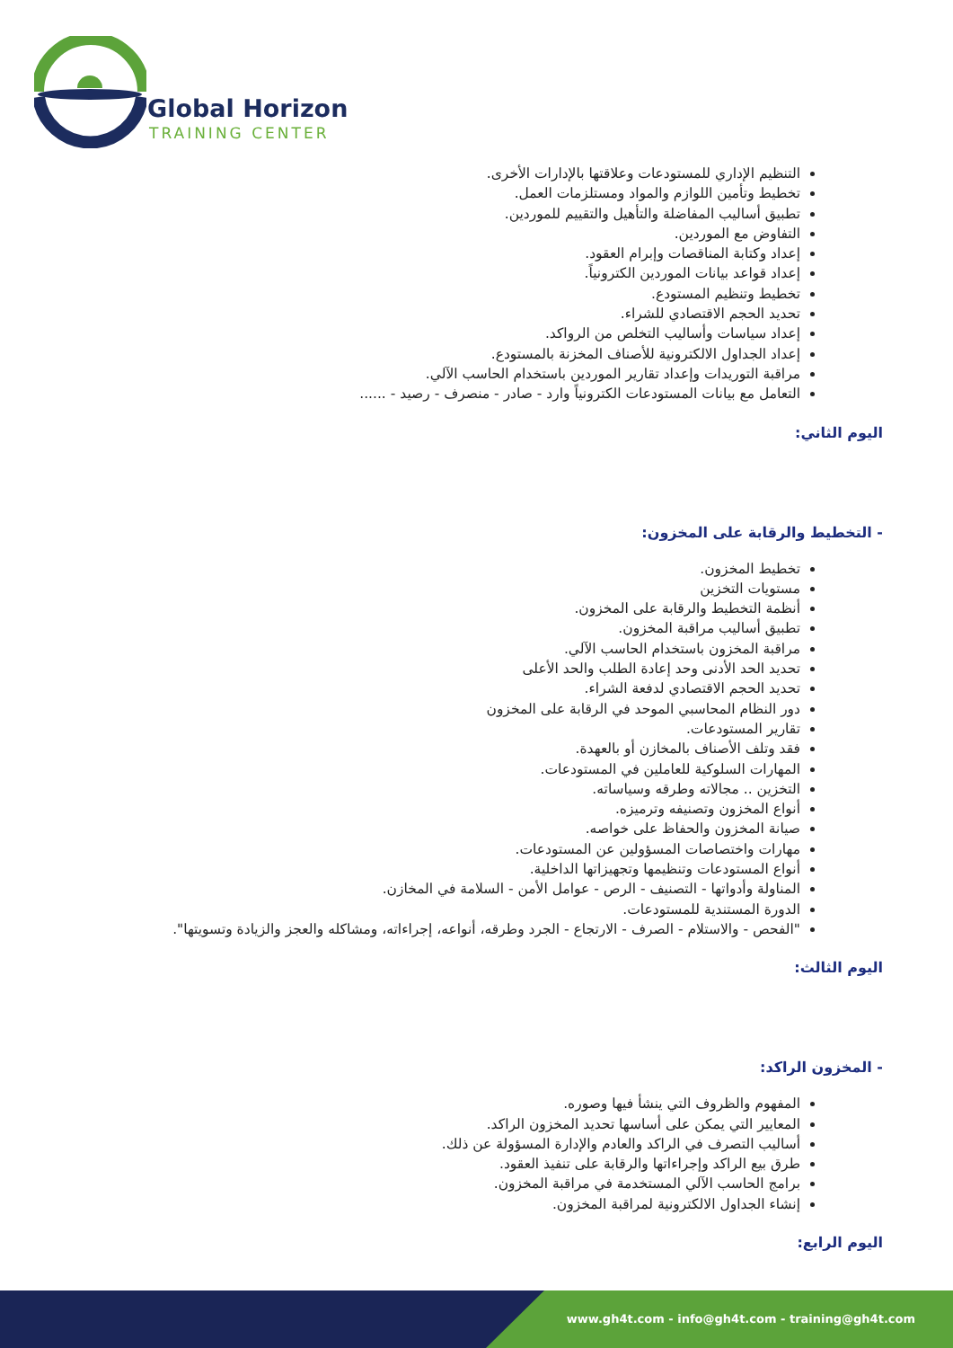Global Horizon
TRAINING CENTER
التنظيم الإداري للمستودعات وعلاقتها بالإدارات الأخرى.
تخطيط وتأمين اللوازم والمواد ومستلزمات العمل.
تطبيق أساليب المفاضلة والتأهيل والتقييم للموردين.
التفاوض مع الموردين.
إعداد وكتابة المناقصات وإبرام العقود.
إعداد قواعد بيانات الموردين الكترونياً.
تخطيط وتنظيم المستودع.
تحديد الحجم الاقتصادي للشراء.
إعداد سياسات وأساليب التخلص من الرواكد.
إعداد الجداول الالكترونية للأصناف المخزنة بالمستودع.
مراقبة التوريدات وإعداد تقارير الموردين باستخدام الحاسب الآلي.
التعامل مع بيانات المستودعات الكترونياً وارد - صادر - منصرف - رصيد - ......
اليوم الثاني:
- التخطيط والرقابة على المخزون:
تخطيط المخزون.
مستويات التخزين
أنظمة التخطيط والرقابة على المخزون.
تطبيق أساليب مراقبة المخزون.
مراقبة المخزون باستخدام الحاسب الآلي.
تحديد الحد الأدنى وحد إعادة الطلب والحد الأعلى
تحديد الحجم الاقتصادي لدفعة الشراء.
دور النظام المحاسبي الموحد في الرقابة على المخزون
تقارير المستودعات.
فقد وتلف الأصناف بالمخازن أو بالعهدة.
المهارات السلوكية للعاملين في المستودعات.
التخزين .. مجالاته وطرقه وسياساته.
أنواع المخزون وتصنيفه وترميزه.
صيانة المخزون والحفاظ على خواصه.
مهارات واختصاصات المسؤولين عن المستودعات.
أنواع المستودعات وتنظيمها وتجهيزاتها الداخلية.
المناولة وأدواتها - التصنيف - الرص - عوامل الأمن - السلامة في المخازن.
الدورة المستندية للمستودعات.
"الفحص - والاستلام - الصرف - الارتجاع - الجرد وطرقه، أنواعه، إجراءاته، ومشاكله والعجز والزيادة وتسويتها".
اليوم الثالث:
- المخزون الراكد:
المفهوم والظروف التي ينشأ فيها وصوره.
المعايير التي يمكن على أساسها تحديد المخزون الراكد.
أساليب التصرف في الراكد والعادم والإدارة المسؤولة عن ذلك.
طرق بيع الراكد وإجراءاتها والرقابة على تنفيذ العقود.
برامج الحاسب الآلي المستخدمة في مراقبة المخزون.
إنشاء الجداول الالكترونية لمراقبة المخزون.
اليوم الرابع:
www.gh4t.com - info@gh4t.com - training@gh4t.com